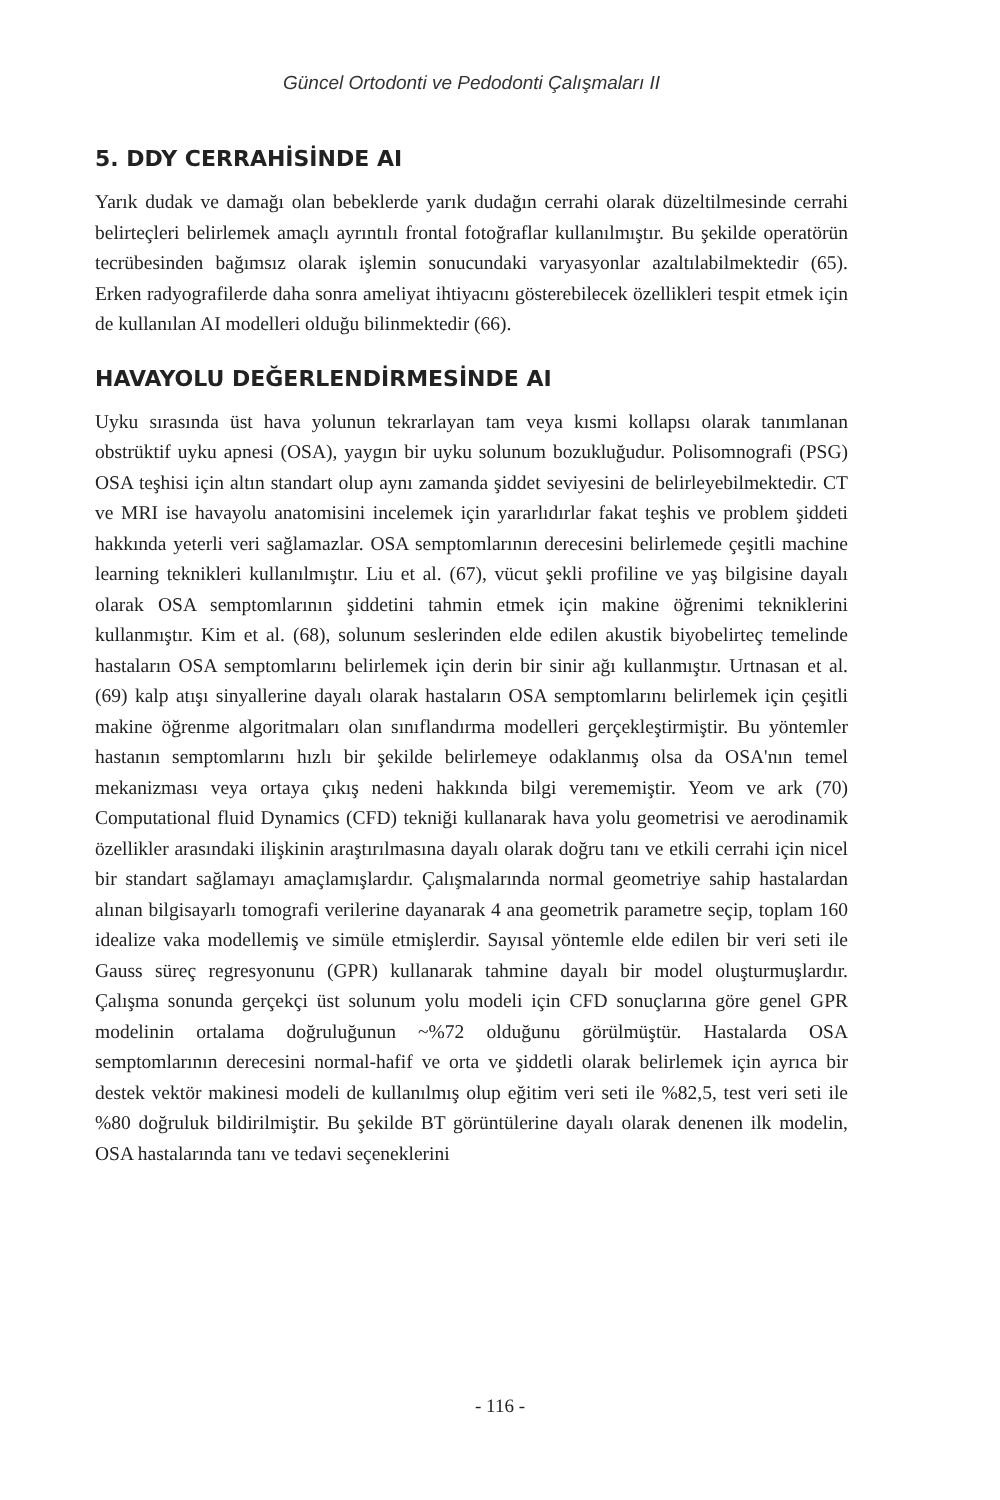Güncel Ortodonti ve Pedodonti Çalışmaları II
5. DDY CERRAHİSİNDE AI
Yarık dudak ve damağı olan bebeklerde yarık dudağın cerrahi olarak düzeltilmesinde cerrahi belirteçleri belirlemek amaçlı ayrıntılı frontal fotoğraflar kullanılmıştır. Bu şekilde operatörün tecrübesinden bağımsız olarak işlemin sonucundaki varyasyonlar azaltılabilmektedir (65). Erken radyografilerde daha sonra ameliyat ihtiyacını gösterebilecek özellikleri tespit etmek için de kullanılan AI modelleri olduğu bilinmektedir (66).
HAVAYOLU DEĞERLENDİRMESİNDE AI
Uyku sırasında üst hava yolunun tekrarlayan tam veya kısmi kollapsı olarak tanımlanan obstrüktif uyku apnesi (OSA), yaygın bir uyku solunum bozukluğudur. Polisomnografi (PSG) OSA teşhisi için altın standart olup aynı zamanda şiddet seviyesini de belirleyebilmektedir. CT ve MRI ise havayolu anatomisini incelemek için yararlıdırlar fakat teşhis ve problem şiddeti hakkında yeterli veri sağlamazlar. OSA semptomlarının derecesini belirlemede çeşitli machine learning teknikleri kullanılmıştır. Liu et al. (67), vücut şekli profiline ve yaş bilgisine dayalı olarak OSA semptomlarının şiddetini tahmin etmek için makine öğrenimi tekniklerini kullanmıştır. Kim et al. (68), solunum seslerinden elde edilen akustik biyobelirteç temelinde hastaların OSA semptomlarını belirlemek için derin bir sinir ağı kullanmıştır. Urtnasan et al. (69) kalp atışı sinyallerine dayalı olarak hastaların OSA semptomlarını belirlemek için çeşitli makine öğrenme algoritmaları olan sınıflandırma modelleri gerçekleştirmiştir. Bu yöntemler hastanın semptomlarını hızlı bir şekilde belirlemeye odaklanmış olsa da OSA'nın temel mekanizması veya ortaya çıkış nedeni hakkında bilgi verememiştir. Yeom ve ark (70) Computational fluid Dynamics (CFD) tekniği kullanarak hava yolu geometrisi ve aerodinamik özellikler arasındaki ilişkinin araştırılmasına dayalı olarak doğru tanı ve etkili cerrahi için nicel bir standart sağlamayı amaçlamışlardır. Çalışmalarında normal geometriye sahip hastalardan alınan bilgisayarlı tomografi verilerine dayanarak 4 ana geometrik parametre seçip, toplam 160 idealize vaka modellemiş ve simüle etmişlerdir. Sayısal yöntemle elde edilen bir veri seti ile Gauss süreç regresyonunu (GPR) kullanarak tahmine dayalı bir model oluşturmuşlardır. Çalışma sonunda gerçekçi üst solunum yolu modeli için CFD sonuçlarına göre genel GPR modelinin ortalama doğruluğunun ~%72 olduğunu görülmüştür. Hastalarda OSA semptomlarının derecesini normal-hafif ve orta ve şiddetli olarak belirlemek için ayrıca bir destek vektör makinesi modeli de kullanılmış olup eğitim veri seti ile %82,5, test veri seti ile %80 doğruluk bildirilmiştir. Bu şekilde BT görüntülerine dayalı olarak denenen ilk modelin, OSA hastalarında tanı ve tedavi seçeneklerini
- 116 -